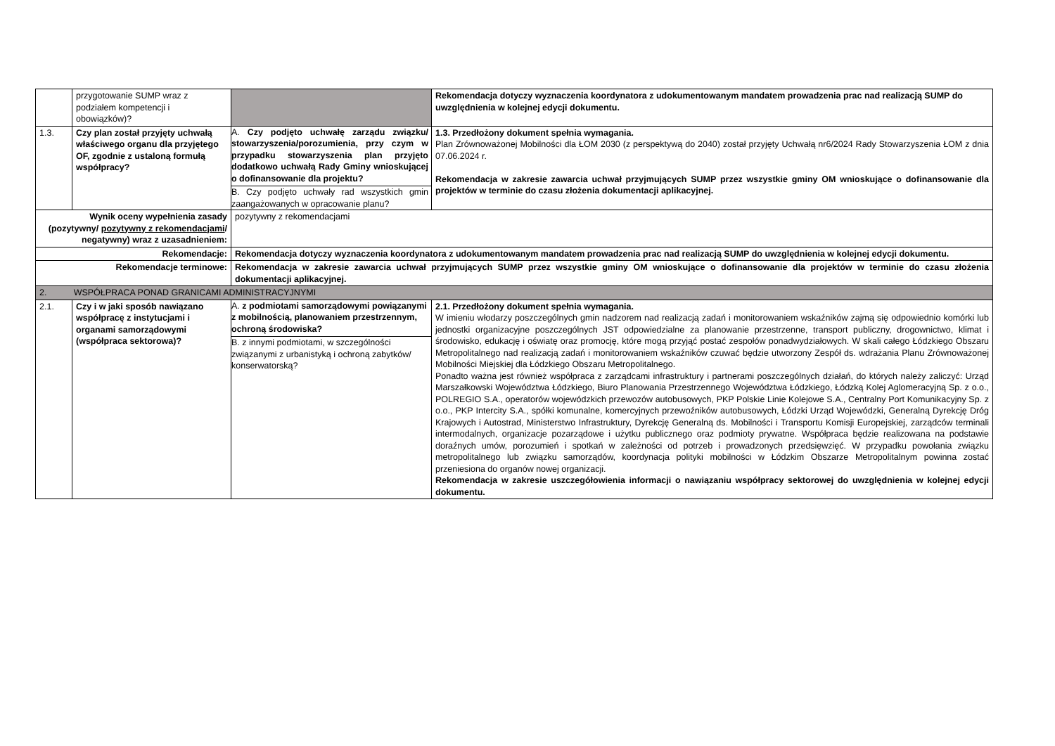| | przygotowanie SUMP wraz z podziałem kompetencji i obowiązków)? | | Rekomendacja dotyczy wyznaczenia koordynatora z udokumentowanym mandatem prowadzenia prac nad realizacją SUMP do uwzględnienia w kolejnej edycji dokumentu. |
| 1.3. | Czy plan został przyjęty uchwałą właściwego organu dla przyjętego OF, zgodnie z ustaloną formułą współpracy? | A. Czy podjęto uchwałę zarządu związku/ stowarzyszenia/porozumienia, przy czym w przypadku stowarzyszenia plan przyjęto dodatkowo uchwałą Rady Gminy wnioskującej o dofinansowanie dla projektu? B. Czy podjęto uchwały rad wszystkich gmin zaangażowanych w opracowanie planu? | 1.3. Przedłożony dokument spełnia wymagania. Plan Zrównoważonej Mobilności dla ŁOM 2030 (z perspektywą do 2040) został przyjęty Uchwałą nr6/2024 Rady Stowarzyszenia ŁOM z dnia 07.06.2024 r. Rekomendacja w zakresie zawarcia uchwał przyjmujących SUMP przez wszystkie gminy OM wnioskujące o dofinansowanie dla projektów w terminie do czasu złożenia dokumentacji aplikacyjnej. |
| Wynik oceny wypełnienia zasady (pozytywny/ pozytywny z rekomendacjami / negatywny) wraz z uzasadnieniem: | | pozytywny z rekomendacjami | |
| Rekomendacje: | | Rekomendacja dotyczy wyznaczenia koordynatora z udokumentowanym mandatem prowadzenia prac nad realizacją SUMP do uwzględnienia w kolejnej edycji dokumentu. | |
| Rekomendacje terminowe: | | Rekomendacja w zakresie zawarcia uchwał przyjmujących SUMP przez wszystkie gminy OM wnioskujące o dofinansowanie dla projektów w terminie do czasu złożenia dokumentacji aplikacyjnej. | |
| 2. WSPÓŁPRACA PONAD GRANICAMI ADMINISTRACYJNYMI | | | |
| 2.1. | Czy i w jaki sposób nawiązano współpracę z instytucjami i organami samorządowymi (współpraca sektorowa)? | A. z podmiotami samorządowymi powiązanymi z mobilnością, planowaniem przestrzennym, ochroną środowiska? B. z innymi podmiotami, w szczególności związanymi z urbanistyką i ochroną zabytków/ konserwatorską? | 2.1. Przedłożony dokument spełnia wymagania. W imieniu włodarzy poszczególnych gmin nadzorem nad realizacją zadań i monitorowaniem wskaźników zajmą się odpowiednio komórki lub jednostki organizacyjne poszczególnych JST odpowiedzialne za planowanie przestrzenne, transport publiczny, drogownictwo, klimat i środowisko, edukację i oświatę oraz promocję, które mogą przyjąć postać zespołów ponadwydziałowych. W skali całego Łódzkiego Obszaru Metropolitalnego nad realizacją zadań i monitorowaniem wskaźników czuwać będzie utworzony Zespół ds. wdrażania Planu Zrównoważonej Mobilności Miejskiej dla Łódzkiego Obszaru Metropolitalnego. Ponadto ważna jest również współpraca z zarządcami infrastruktury i partnerami poszczególnych działań, do których należy zaliczyć: Urząd Marszałkowski Województwa Łódzkiego, Biuro Planowania Przestrzennego Województwa Łódzkiego, Łódzką Kolej Aglomeracyjną Sp. z o.o., POLREGIO S.A., operatorów wojewódzkich przewozów autobusowych, PKP Polskie Linie Kolejowe S.A., Centralny Port Komunikacyjny Sp. z o.o., PKP Intercity S.A., spółki komunalne, komercyjnych przewoźników autobusowych, Łódzki Urząd Wojewódzki, Generalną Dyrekcję Dróg Krajowych i Autostrad, Ministerstwo Infrastruktury, Dyrekcję Generalną ds. Mobilności i Transportu Komisji Europejskiej, zarządców terminali intermodalnych, organizacje pozarządowe i użytku publicznego oraz podmioty prywatne. Współpraca będzie realizowana na podstawie doraźnych umów, porozumień i spotkań w zależności od potrzeb i prowadzonych przedsięwzięć. W przypadku powołania związku metropolitalnego lub związku samorządów, koordynacja polityki mobilności w Łódzkim Obszarze Metropolitalnym powinna zostać przeniesiona do organów nowej organizacji. Rekomendacja w zakresie uszczegółowienia informacji o nawiązaniu współpracy sektorowej do uwzględnienia w kolejnej edycji dokumentu. |